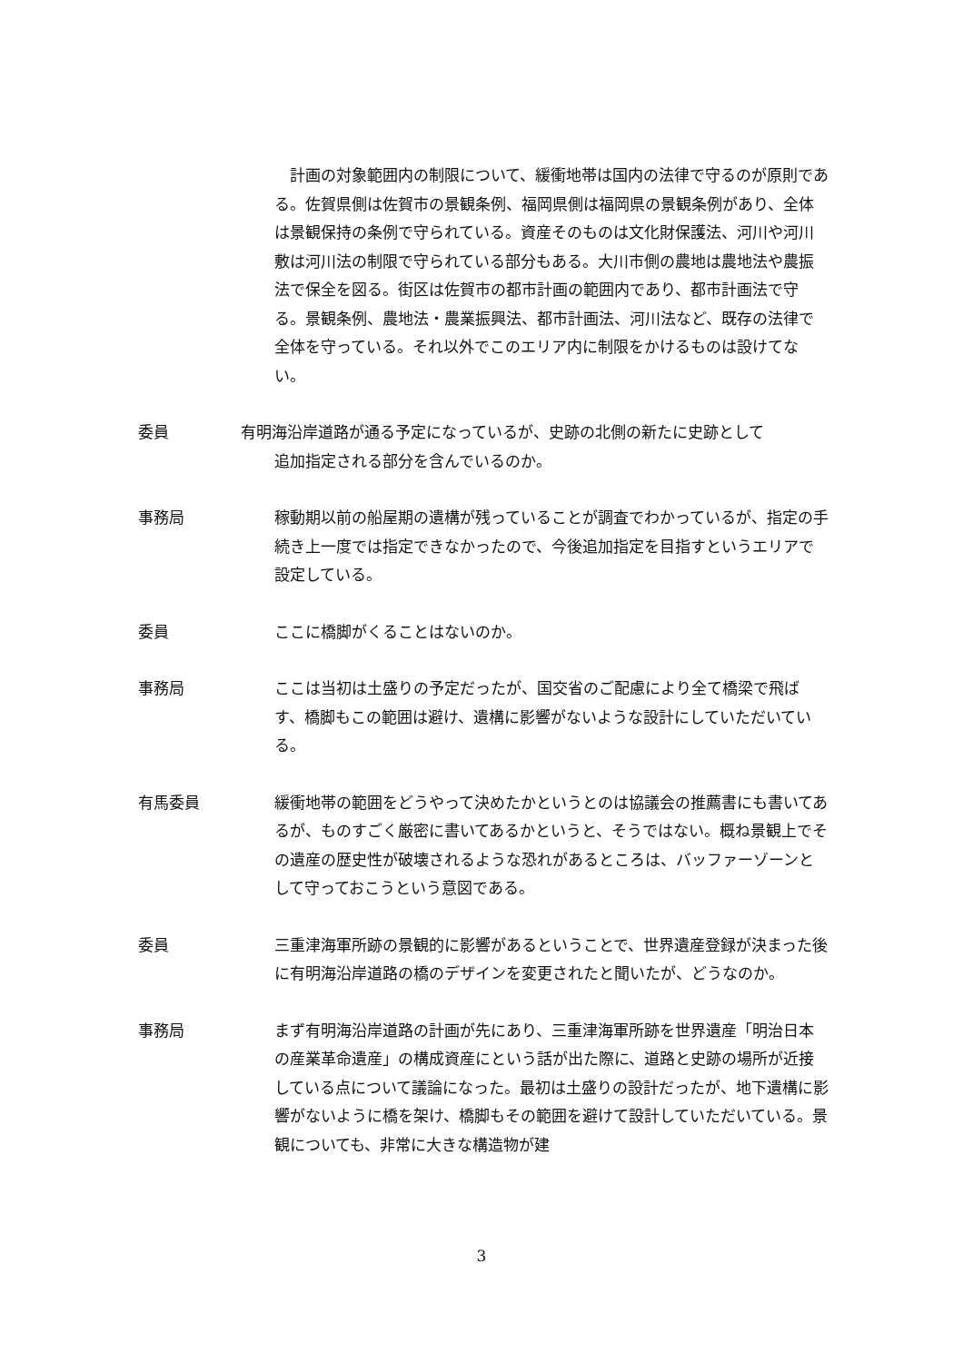計画の対象範囲内の制限について、緩衝地帯は国内の法律で守るのが原則である。佐賀県側は佐賀市の景観条例、福岡県側は福岡県の景観条例があり、全体は景観保持の条例で守られている。資産そのものは文化財保護法、河川や河川敷は河川法の制限で守られている部分もある。大川市側の農地は農地法や農振法で保全を図る。街区は佐賀市の都市計画の範囲内であり、都市計画法で守る。景観条例、農地法・農業振興法、都市計画法、河川法など、既存の法律で全体を守っている。それ以外でこのエリア内に制限をかけるものは設けてない。
委員 有明海沿岸道路が通る予定になっているが、史跡の北側の新たに史跡として
追加指定される部分を含んでいるのか。
事務局 稼動期以前の船屋期の遺構が残っていることが調査でわかっているが、指定の手続き上一度では指定できなかったので、今後追加指定を目指すというエリアで設定している。
委員 ここに橋脚がくることはないのか。
事務局 ここは当初は土盛りの予定だったが、国交省のご配慮により全て橋梁で飛ばす、橋脚もこの範囲は避け、遺構に影響がないような設計にしていただいている。
有馬委員 緩衝地帯の範囲をどうやって決めたかというとのは協議会の推薦書にも書いてあるが、ものすごく厳密に書いてあるかというと、そうではない。概ね景観上でその遺産の歴史性が破壊されるような恐れがあるところは、バッファーゾーンとして守っておこうという意図である。
委員 三重津海軍所跡の景観的に影響があるということで、世界遺産登録が決まった後に有明海沿岸道路の橋のデザインを変更されたと聞いたが、どうなのか。
事務局 まず有明海沿岸道路の計画が先にあり、三重津海軍所跡を世界遺産「明治日本の産業革命遺産」の構成資産にという話が出た際に、道路と史跡の場所が近接している点について議論になった。最初は土盛りの設計だったが、地下遺構に影響がないように橋を架け、橋脚もその範囲を避けて設計していただいている。景観についても、非常に大きな構造物が建
3